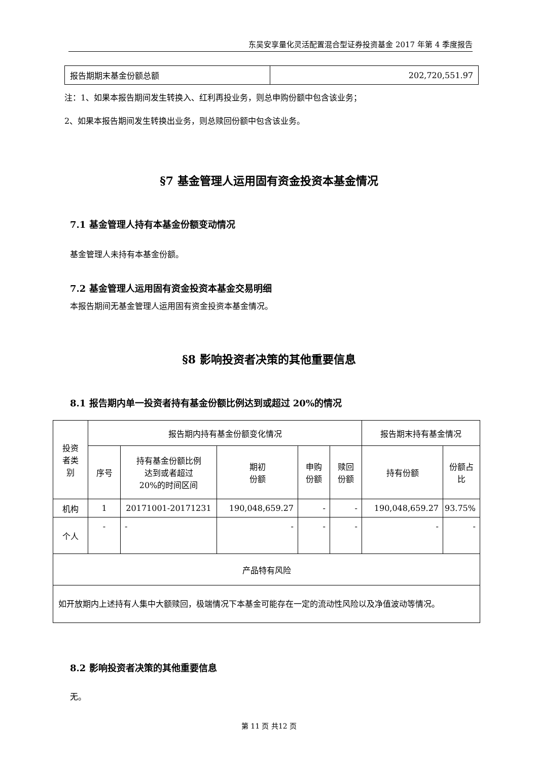东吴安享量化灵活配置混合型证券投资基金 2017 年第 4 季度报告
| 报告期期末基金份额总额 | 202,720,551.97 |
注：1、如果本报告期间发生转换入、红利再投业务，则总申购份额中包含该业务；
2、如果本报告期间发生转换出业务，则总赎回份额中包含该业务。
§7 基金管理人运用固有资金投资本基金情况
7.1 基金管理人持有本基金份额变动情况
基金管理人未持有本基金份额。
7.2 基金管理人运用固有资金投资本基金交易明细
本报告期间无基金管理人运用固有资金投资本基金情况。
§8 影响投资者决策的其他重要信息
8.1 报告期内单一投资者持有基金份额比例达到或超过 20%的情况
| 投资 者类 别 | 报告期内持有基金份额变化情况 | | | | | 报告期末持有基金情况 | |
| | 序号 | 持有基金份额比例 达到或者超过 20%的时间区间 | 期初 份额 | 申购 份额 | 赎回 份额 | 持有份额 | 份额占 比 |
| 机构 | 1 | 20171001-20171231 | 190,048,659.27 | - | - | 190,048,659.27 | 93.75% |
| 个人 | - | - | - | - | - | - | - |
| 产品特有风险 | | | | | | | |
| 如开放期内上述持有人集中大额赎回，极端情况下本基金可能存在一定的流动性风险以及净值波动等情况。 | | | | | | | |
8.2 影响投资者决策的其他重要信息
无。
第 11 页 共12 页